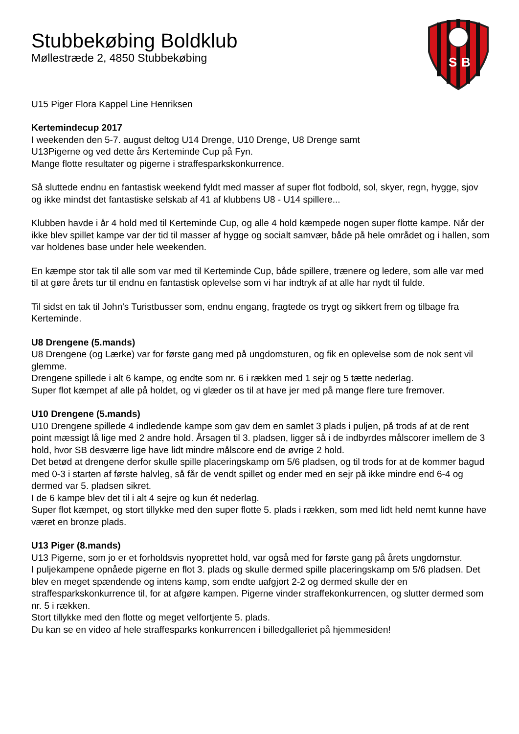S
B
Stubbekøbing Boldklub
Møllestræde 2, 4850 Stubbekøbing
U15 Piger Flora Kappel Line Henriksen
Kertemindecup 2017
I weekenden den 5-7. august deltog U14 Drenge, U10 Drenge, U8 Drenge samt
U13Pigerne og ved dette års Kerteminde Cup på Fyn.
Mange flotte resultater og pigerne i straffesparkskonkurrence.
Så sluttede endnu en fantastisk weekend fyldt med masser af super flot fodbold, sol, skyer, regn, hygge, sjov og ikke mindst det fantastiske selskab af 41 af klubbens U8 - U14 spillere...
Klubben havde i år 4 hold med til Kerteminde Cup, og alle 4 hold kæmpede nogen super flotte kampe. Når der ikke blev spillet kampe var der tid til masser af hygge og socialt samvær, både på hele området og i hallen, som var holdenes base under hele weekenden.
En kæmpe stor tak til alle som var med til Kerteminde Cup, både spillere, trænere og ledere, som alle var med til at gøre årets tur til endnu en fantastisk oplevelse som vi har indtryk af at alle har nydt til fulde.
Til sidst en tak til John's Turistbusser som, endnu engang, fragtede os trygt og sikkert frem og tilbage fra Kerteminde.
U8 Drengene (5.mands)
U8 Drengene (og Lærke) var for første gang med på ungdomsturen, og fik en oplevelse som de nok sent vil glemme.
Drengene spillede i alt 6 kampe, og endte som nr. 6 i rækken med 1 sejr og 5 tætte nederlag.
Super flot kæmpet af alle på holdet, og vi glæder os til at have jer med på mange flere ture fremover.
U10 Drengene (5.mands)
U10 Drengene spillede 4 indledende kampe som gav dem en samlet 3 plads i puljen, på trods af at de rent point mæssigt lå lige med 2 andre hold. Årsagen til 3. pladsen, ligger så i de indbyrdes målscorer imellem de 3 hold, hvor SB desværre lige have lidt mindre målscore end de øvrige 2 hold.
Det betød at drengene derfor skulle spille placeringskamp om 5/6 pladsen, og til trods for at de kommer bagud med 0-3 i starten af første halvleg, så får de vendt spillet og ender med en sejr på ikke mindre end 6-4 og dermed var 5. pladsen sikret.
I de 6 kampe blev det til i alt 4 sejre og kun ét nederlag.
Super flot kæmpet, og stort tillykke med den super flotte 5. plads i rækken, som med lidt held nemt kunne have været en bronze plads.
U13 Piger (8.mands)
U13 Pigerne, som jo er et forholdsvis nyoprettet hold, var også med for første gang på årets ungdomstur.
I puljekampene opnåede pigerne en flot 3. plads og skulle dermed spille placeringskamp om 5/6 pladsen. Det blev en meget spændende og intens kamp, som endte uafgjort 2-2 og dermed skulle der en straffesparkskonkurrence til, for at afgøre kampen. Pigerne vinder straffekonkurrencen, og slutter dermed som nr. 5 i rækken.
Stort tillykke med den flotte og meget velfortjente 5. plads.
Du kan se en video af hele straffesparks konkurrencen i billedgalleriet på hjemmesiden!